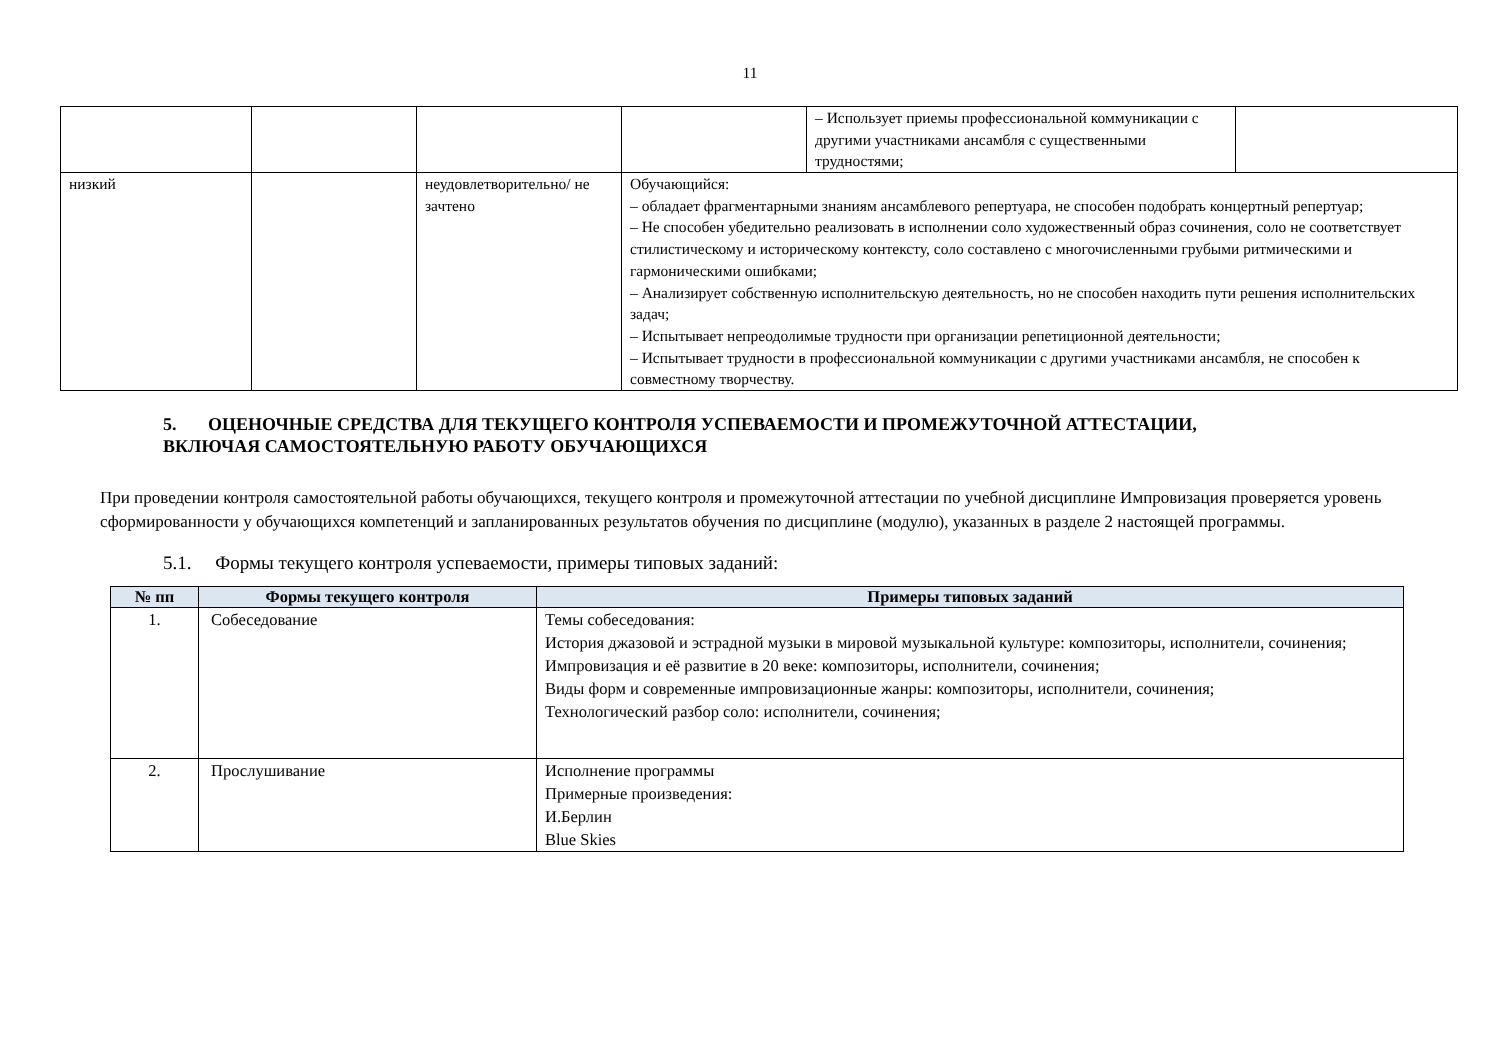11
| | | | | – Использует приемы профессиональной коммуникации с другими участниками ансамбля с существенными трудностями; | |
| низкий | | неудовлетворительно/ не зачтено | Обучающийся: – обладает фрагментарными знаниям ансамблевого репертуара, не способен подобрать концертный репертуар; – Не способен убедительно реализовать в исполнении соло художественный образ сочинения, соло не соответствует стилистическому и историческому контексту, соло составлено с многочисленными грубыми ритмическими и гармоническими ошибками; – Анализирует собственную исполнительскую деятельность, но не способен находить пути решения исполнительских задач; – Испытывает непреодолимые трудности при организации репетиционной деятельности; – Испытывает трудности в профессиональной коммуникации с другими участниками ансамбля, не способен к совместному творчеству. | | |
5. ОЦЕНОЧНЫЕ СРЕДСТВА ДЛЯ ТЕКУЩЕГО КОНТРОЛЯ УСПЕВАЕМОСТИ И ПРОМЕЖУТОЧНОЙ АТТЕСТАЦИИ, ВКЛЮЧАЯ САМОСТОЯТЕЛЬНУЮ РАБОТУ ОБУЧАЮЩИХСЯ
При проведении контроля самостоятельной работы обучающихся, текущего контроля и промежуточной аттестации по учебной дисциплине Импровизация проверяется уровень сформированности у обучающихся компетенций и запланированных результатов обучения по дисциплине (модулю), указанных в разделе 2 настоящей программы.
5.1. Формы текущего контроля успеваемости, примеры типовых заданий:
| № пп | Формы текущего контроля | Примеры типовых заданий |
| --- | --- | --- |
| 1. | Собеседование | Темы собеседования: История джазовой и эстрадной музыки в мировой музыкальной культуре: композиторы, исполнители, сочинения; Импровизация и её развитие в 20 веке: композиторы, исполнители, сочинения; Виды форм и современные импровизационные жанры: композиторы, исполнители, сочинения; Технологический разбор соло: исполнители, сочинения; |
| 2. | Прослушивание | Исполнение программы Примерные произведения: И.Берлин Blue Skies |